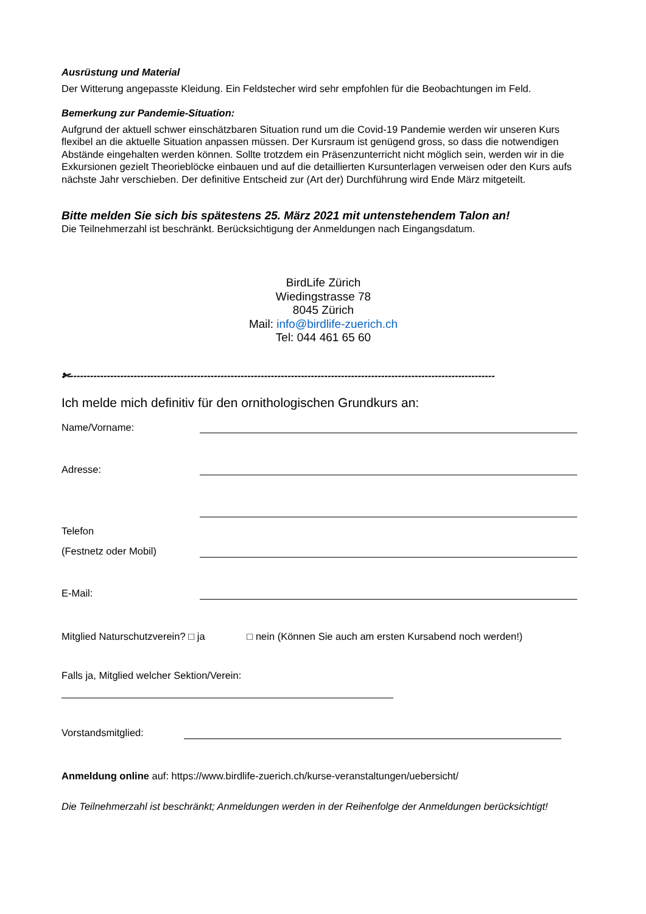Ausrüstung und Material
Der Witterung angepasste Kleidung. Ein Feldstecher wird sehr empfohlen für die Beobachtungen im Feld.
Bemerkung zur Pandemie-Situation:
Aufgrund der aktuell schwer einschätzbaren Situation rund um die Covid-19 Pandemie werden wir unseren Kurs flexibel an die aktuelle Situation anpassen müssen. Der Kursraum ist genügend gross, so dass die notwendigen Abstände eingehalten werden können. Sollte trotzdem ein Präsenzunterricht nicht möglich sein, werden wir in die Exkursionen gezielt Theorieblöcke einbauen und auf die detaillierten Kursunterlagen verweisen oder den Kurs aufs nächste Jahr verschieben. Der definitive Entscheid zur (Art der) Durchführung wird Ende März mitgeteilt.
Bitte melden Sie sich bis spätestens 25. März 2021 mit untenstehendem Talon an!
Die Teilnehmerzahl ist beschränkt. Berücksichtigung der Anmeldungen nach Eingangsdatum.
BirdLife Zürich
Wiedingstrasse 78
8045 Zürich
Mail: info@birdlife-zuerich.ch
Tel: 044 461 65 60
✄-------------------------------------------------------------------------------------------------------------------------------
Ich melde mich definitiv für den ornithologischen Grundkurs an:
Name/Vorname:
Adresse:
Telefon
(Festnetz oder Mobil)
E-Mail:
Mitglied Naturschutzverein? □ ja □ nein (Können Sie auch am ersten Kursabend noch werden!)
Falls ja, Mitglied welcher Sektion/Verein:
Vorstandsmitglied:
Anmeldung online auf: https://www.birdlife-zuerich.ch/kurse-veranstaltungen/uebersicht/
Die Teilnehmerzahl ist beschränkt; Anmeldungen werden in der Reihenfolge der Anmeldungen berücksichtigt!